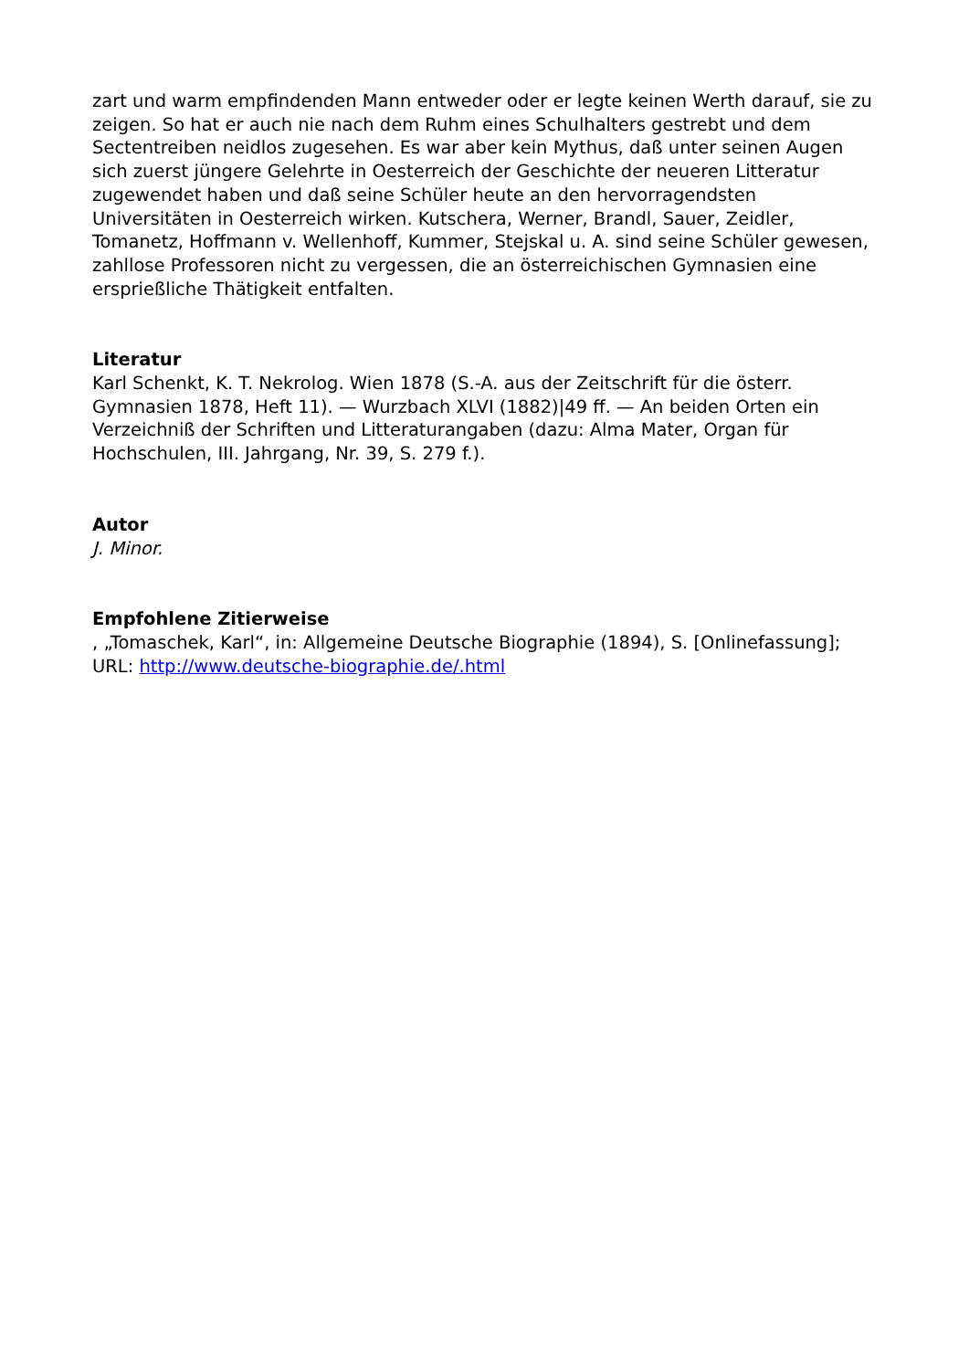zart und warm empfindenden Mann entweder oder er legte keinen Werth darauf, sie zu zeigen. So hat er auch nie nach dem Ruhm eines Schulhalters gestrebt und dem Sectentreiben neidlos zugesehen. Es war aber kein Mythus, daß unter seinen Augen sich zuerst jüngere Gelehrte in Oesterreich der Geschichte der neueren Litteratur zugewendet haben und daß seine Schüler heute an den hervorragendsten Universitäten in Oesterreich wirken. Kutschera, Werner, Brandl, Sauer, Zeidler, Tomanetz, Hoffmann v. Wellenhoff, Kummer, Stejskal u. A. sind seine Schüler gewesen, zahllose Professoren nicht zu vergessen, die an österreichischen Gymnasien eine ersprießliche Thätigkeit entfalten.
Literatur
Karl Schenkt, K. T. Nekrolog. Wien 1878 (S.-A. aus der Zeitschrift für die österr. Gymnasien 1878, Heft 11). — Wurzbach XLVI (1882)|49 ff. — An beiden Orten ein Verzeichniß der Schriften und Litteraturangaben (dazu: Alma Mater, Organ für Hochschulen, III. Jahrgang, Nr. 39, S. 279 f.).
Autor
J. Minor.
Empfohlene Zitierweise
, „Tomaschek, Karl“, in: Allgemeine Deutsche Biographie (1894), S. [Onlinefassung]; URL: http://www.deutsche-biographie.de/.html